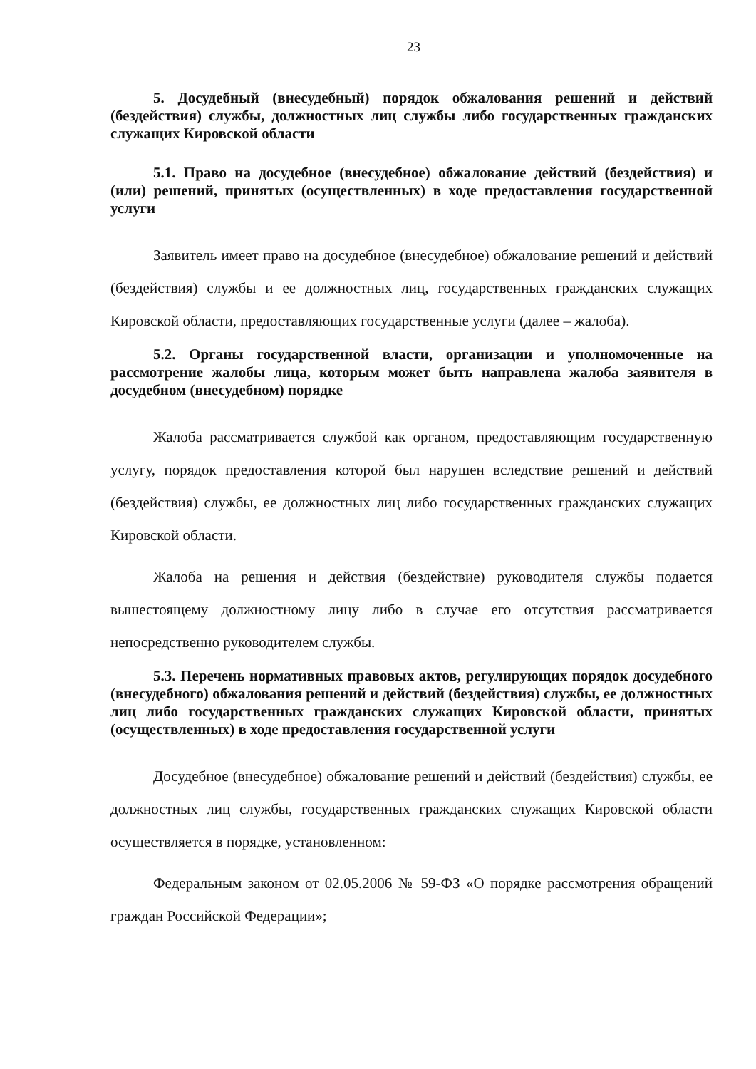23
5. Досудебный (внесудебный) порядок обжалования решений и действий (бездействия) службы, должностных лиц службы либо государственных гражданских служащих Кировской области
5.1. Право на досудебное (внесудебное) обжалование действий (бездействия) и (или) решений, принятых (осуществленных) в ходе предоставления государственной услуги
Заявитель имеет право на досудебное (внесудебное) обжалование решений и действий (бездействия) службы и ее должностных лиц, государственных гражданских служащих Кировской области, предоставляющих государственные услуги (далее – жалоба).
5.2. Органы государственной власти, организации и уполномоченные на рассмотрение жалобы лица, которым может быть направлена жалоба заявителя в досудебном (внесудебном) порядке
Жалоба рассматривается службой как органом, предоставляющим государственную услугу, порядок предоставления которой был нарушен вследствие решений и действий (бездействия) службы, ее должностных лиц либо государственных гражданских служащих Кировской области.
Жалоба на решения и действия (бездействие) руководителя службы подается вышестоящему должностному лицу либо в случае его отсутствия рассматривается непосредственно руководителем службы.
5.3. Перечень нормативных правовых актов, регулирующих порядок досудебного (внесудебного) обжалования решений и действий (бездействия) службы, ее должностных лиц либо государственных гражданских служащих Кировской области, принятых (осуществленных) в ходе предоставления государственной услуги
Досудебное (внесудебное) обжалование решений и действий (бездействия) службы, ее должностных лиц службы, государственных гражданских служащих Кировской области осуществляется в порядке, установленном:
Федеральным законом от 02.05.2006 № 59-ФЗ «О порядке рассмотрения обращений граждан Российской Федерации»;